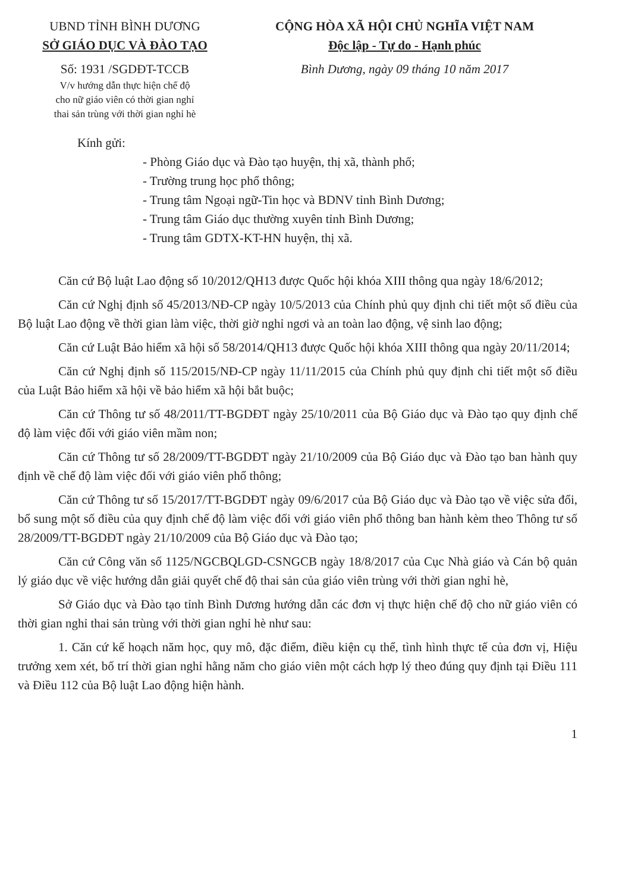UBND TỈNH BÌNH DƯƠNG
SỞ GIÁO DỤC VÀ ĐÀO TẠO
Số: 1931 /SGDĐT-TCCB
V/v hướng dẫn thực hiện chế độ
cho nữ giáo viên có thời gian nghỉ
thai sản trùng với thời gian nghỉ hè
CỘNG HÒA XÃ HỘI CHỦ NGHĨA VIỆT NAM
Độc lập - Tự do - Hạnh phúc
Bình Dương, ngày 09 tháng 10 năm 2017
Kính gửi:
- Phòng Giáo dục và Đào tạo huyện, thị xã, thành phố;
- Trường trung học phổ thông;
- Trung tâm Ngoại ngữ-Tin học và BDNV tỉnh Bình Dương;
- Trung tâm Giáo dục thường xuyên tỉnh Bình Dương;
- Trung tâm GDTX-KT-HN huyện, thị xã.
Căn cứ Bộ luật Lao động số 10/2012/QH13 được Quốc hội khóa XIII thông qua ngày 18/6/2012;
Căn cứ Nghị định số 45/2013/NĐ-CP ngày 10/5/2013 của Chính phủ quy định chi tiết một số điều của Bộ luật Lao động về thời gian làm việc, thời giờ nghỉ ngơi và an toàn lao động, vệ sinh lao động;
Căn cứ Luật Bảo hiểm xã hội số 58/2014/QH13 được Quốc hội khóa XIII thông qua ngày 20/11/2014;
Căn cứ Nghị định số 115/2015/NĐ-CP ngày 11/11/2015 của Chính phủ quy định chi tiết một số điều của Luật Bảo hiểm xã hội về bảo hiểm xã hội bắt buộc;
Căn cứ Thông tư số 48/2011/TT-BGDĐT ngày 25/10/2011 của Bộ Giáo dục và Đào tạo quy định chế độ làm việc đối với giáo viên mầm non;
Căn cứ Thông tư số 28/2009/TT-BGDĐT ngày 21/10/2009 của Bộ Giáo dục và Đào tạo ban hành quy định về chế độ làm việc đối với giáo viên phổ thông;
Căn cứ Thông tư số 15/2017/TT-BGDĐT ngày 09/6/2017 của Bộ Giáo dục và Đào tạo về việc sửa đổi, bổ sung một số điều của quy định chế độ làm việc đối với giáo viên phổ thông ban hành kèm theo Thông tư số 28/2009/TT-BGDĐT ngày 21/10/2009 của Bộ Giáo dục và Đào tạo;
Căn cứ Công văn số 1125/NGCBQLGD-CSNGCB ngày 18/8/2017 của Cục Nhà giáo và Cán bộ quản lý giáo dục về việc hướng dẫn giải quyết chế độ thai sản của giáo viên trùng với thời gian nghỉ hè,
Sở Giáo dục và Đào tạo tỉnh Bình Dương hướng dẫn các đơn vị thực hiện chế độ cho nữ giáo viên có thời gian nghỉ thai sản trùng với thời gian nghỉ hè như sau:
1. Căn cứ kế hoạch năm học, quy mô, đặc điểm, điều kiện cụ thể, tình hình thực tế của đơn vị, Hiệu trưởng xem xét, bố trí thời gian nghỉ hằng năm cho giáo viên một cách hợp lý theo đúng quy định tại Điều 111 và Điều 112 của Bộ luật Lao động hiện hành.
1